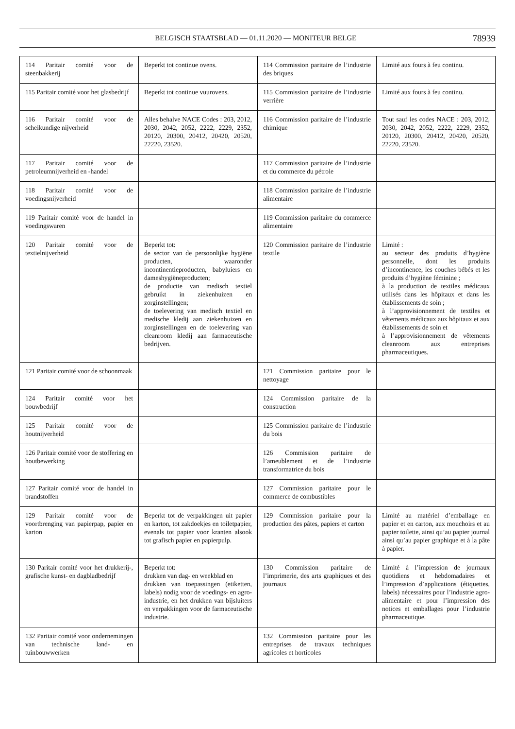BELGISCH STAATSBLAD — 01.11.2020 — MONITEUR BELGE 78939
| 114 Paritair comité voor de steenbakkerij | Beperkt tot continue ovens. | 114 Commission paritaire de l’industrie des briques | Limité aux fours à feu continu. |
| 115 Paritair comité voor het glasbedrijf | Beperkt tot continue vuurovens. | 115 Commission paritaire de l’industrie verrière | Limité aux fours à feu continu. |
| 116 Paritair comité voor de scheikundige nijverheid | Alles behalve NACE Codes : 203, 2012, 2030, 2042, 2052, 2222, 2229, 2352, 20120, 20300, 20412, 20420, 20520, 22220, 23520. | 116 Commission paritaire de l’industrie chimique | Tout sauf les codes NACE : 203, 2012, 2030, 2042, 2052, 2222, 2229, 2352, 20120, 20300, 20412, 20420, 20520, 22220, 23520. |
| 117 Paritair comité voor de petroleumnijverheid en -handel | | 117 Commission paritaire de l’industrie et du commerce du pétrole | |
| 118 Paritair comité voor de voedingsnijverheid | | 118 Commission paritaire de l’industrie alimentaire | |
| 119 Paritair comité voor de handel in voedingswaren | | 119 Commission paritaire du commerce alimentaire | |
| 120 Paritair comité voor de textielnijverheid | Beperkt tot: de sector van de persoonlijke hygiëne producten, waaronder incontinentieproducten, babyluiers en dameshygiëneproducten; de productie van medisch textiel gebruikt in ziekenhuizen en zorginstellingen; de toelevering van medisch textiel en medische kledij aan ziekenhuizen en zorginstellingen en de toelevering van cleanroom kledij aan farmaceutische bedrijven. | 120 Commission paritaire de l’industrie textile | Limité : au secteur des produits d’hygiène personnelle, dont les produits d’incontinence, les couches bébés et les produits d’hygiène féminine ; à la production de textiles médicaux utilisés dans les hôpitaux et dans les établissements de soin ; à l’approvisionnement de textiles et vêtements médicaux aux hôpitaux et aux établissements de soin et à l’approvisionnement de vêtements cleanroom aux entreprises pharmaceutiques. |
| 121 Paritair comité voor de schoonmaak | | 121 Commission paritaire pour le nettoyage | |
| 124 Paritair comité voor het bouwbedrijf | | 124 Commission paritaire de la construction | |
| 125 Paritair comité voor de houtnijverheid | | 125 Commission paritaire de l’industrie du bois | |
| 126 Paritair comité voor de stoffering en houtbewerking | | 126 Commission paritaire de l’ameublement et de l’industrie transformatrice du bois | |
| 127 Paritair comité voor de handel in brandstoffen | | 127 Commission paritaire pour le commerce de combustibles | |
| 129 Paritair comité voor de voortbrenging van papierpap, papier en karton | Beperkt tot de verpakkingen uit papier en karton, tot zakdoekjes en toiletpapier, evenals tot papier voor kranten alsook tot grafisch papier en papierpulp. | 129 Commission paritaire pour la production des pâtes, papiers et carton | Limité au matériel d’emballage en papier et en carton, aux mouchoirs et au papier toilette, ainsi qu’au papier journal ainsi qu’au papier graphique et à la pâte à papier. |
| 130 Paritair comité voor het drukkerij-, grafische kunst- en dagbladbedrijf | Beperkt tot: drukken van dag- en weekblad en drukken van toepassingen (etiketten, labels) nodig voor de voedings- en agro-industrie, en het drukken van bijsluiters en verpakkingen voor de farmaceutische industrie. | 130 Commission paritaire de l’imprimerie, des arts graphiques et des journaux | Limité à l’impression de journaux quotidiens et hebdomadaires et l’impression d’applications (étiquettes, labels) nécessaires pour l’industrie agro-alimentaire et pour l’impression des notices et emballages pour l’industrie pharmaceutique. |
| 132 Paritair comité voor ondernemingen van technische land- en tuinbouwwerken | | 132 Commission paritaire pour les entreprises de travaux techniques agricoles et horticoles | |